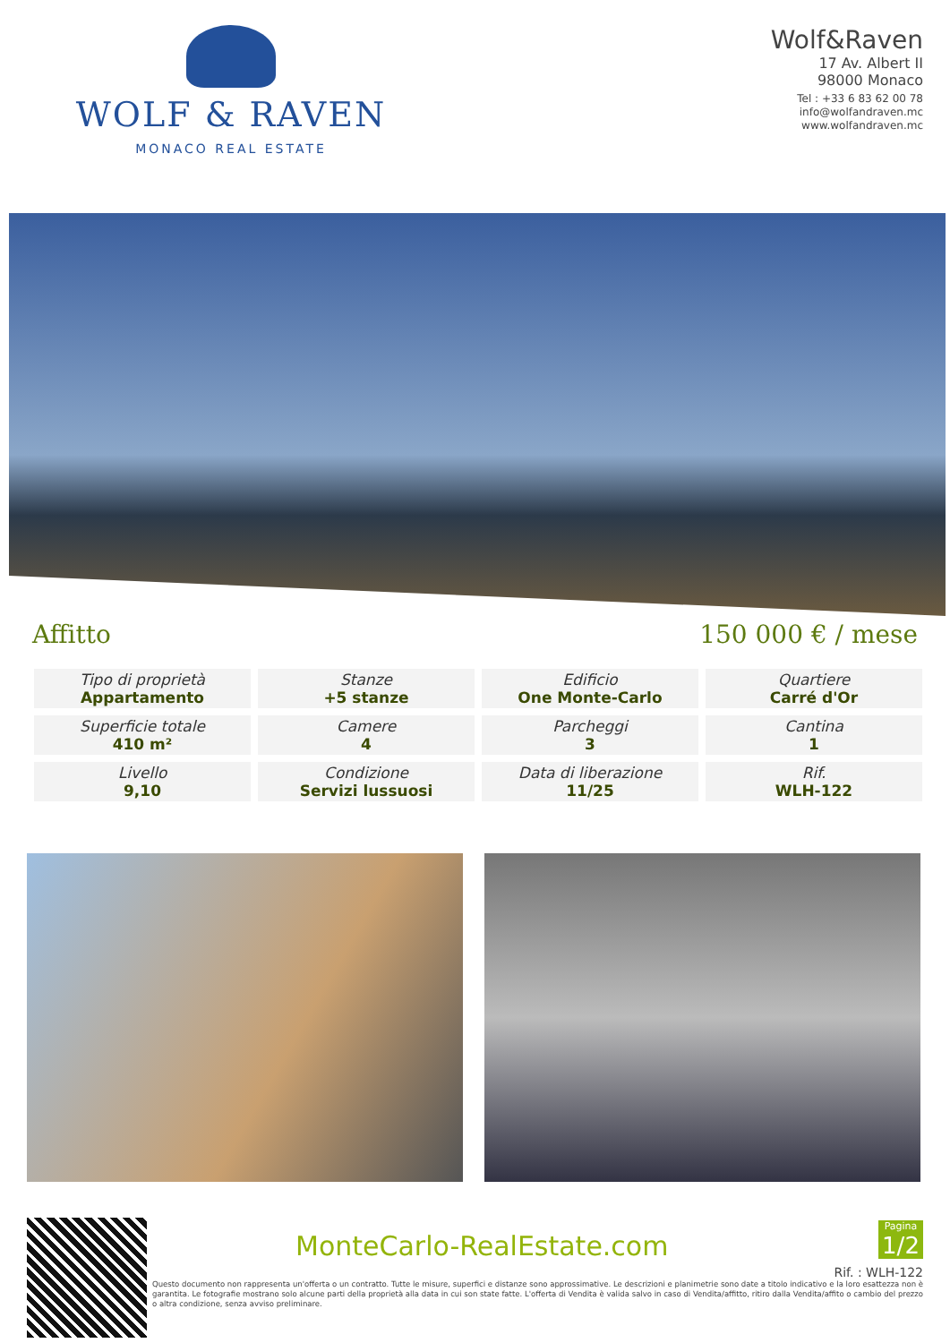WOLF & RAVEN
MONACO REAL ESTATE
Wolf&Raven
17 Av. Albert II
98000 Monaco
Tel : +33 6 83 62 00 78
info@wolfandraven.mc
www.wolfandraven.mc
Affitto 150 000 € / mese
| Tipo di proprietà Appartamento | Stanze +5 stanze | Edificio One Monte-Carlo | Quartiere Carré d'Or |
| Superficie totale 410 m² | Camere 4 | Parcheggi 3 | Cantina 1 |
| Livello 9,10 | Condizione Servizi lussuosi | Data di liberazione 11/25 | Rif. WLH-122 |
MonteCarlo-RealEstate.com
Pagina
1/2
Rif. : WLH-122
Questo documento non rappresenta un'offerta o un contratto. Tutte le misure, superfici e distanze sono approssimative. Le descrizioni e planimetrie sono date a titolo indicativo e la loro esattezza non è garantita. Le fotografie mostrano solo alcune parti della proprietà alla data in cui son state fatte. L'offerta di Vendita è valida salvo in caso di Vendita/affitto, ritiro dalla Vendita/affito o cambio del prezzo o altra condizione, senza avviso preliminare.